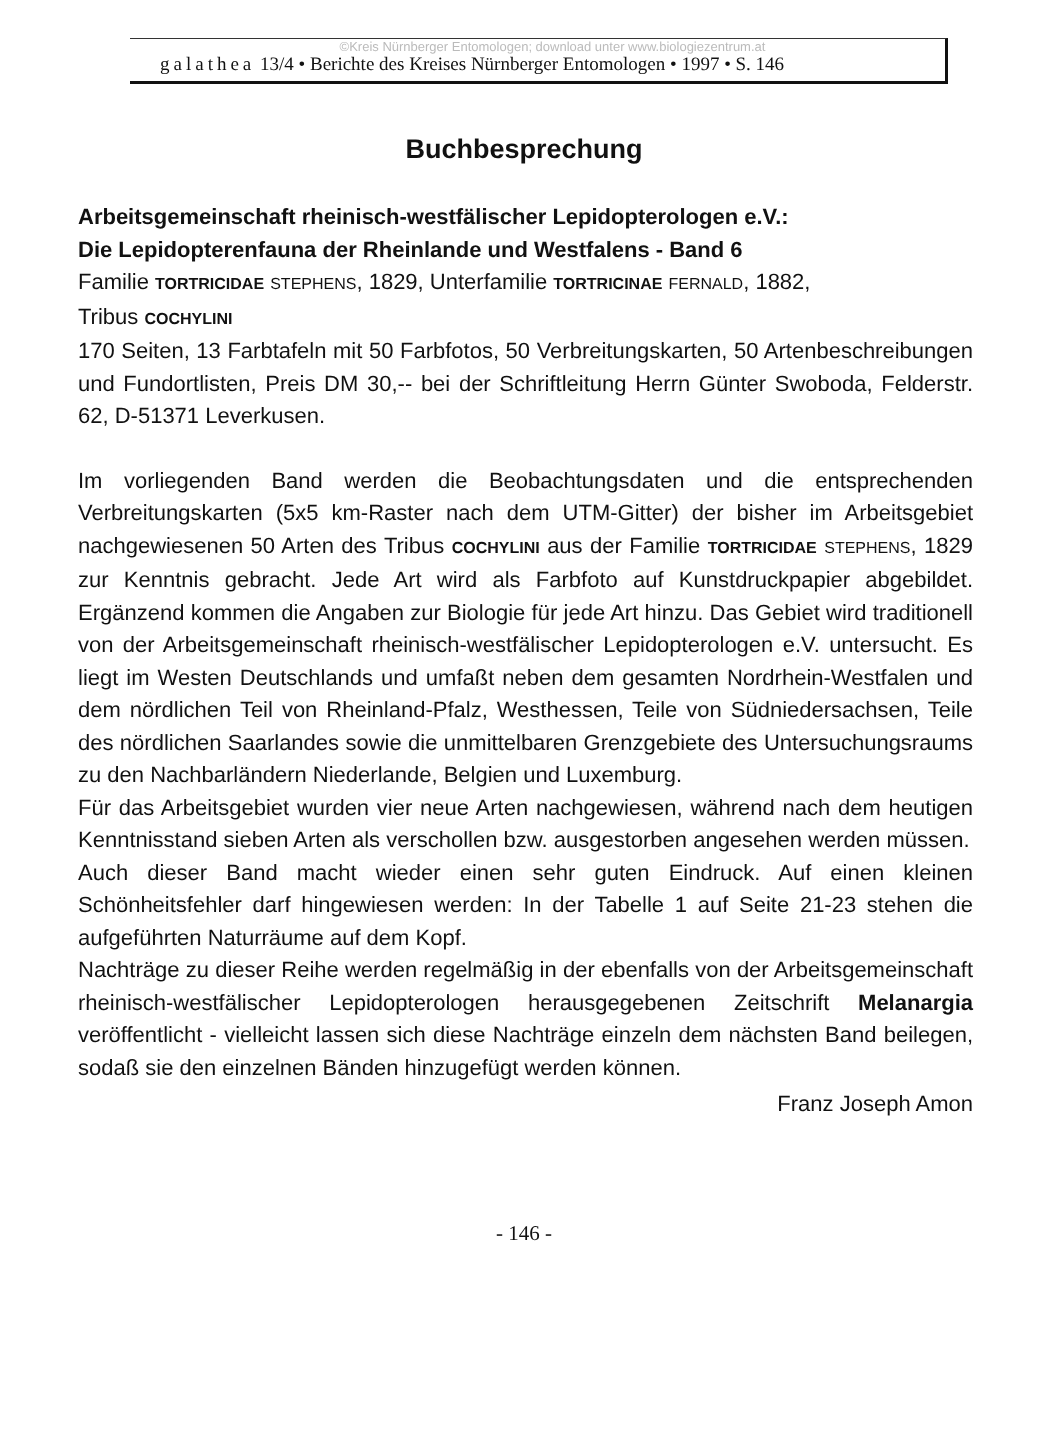©Kreis Nürnberger Entomologen; download unter www.biologiezentrum.at
galathea 13/4 • Berichte des Kreises Nürnberger Entomologen • 1997 • S. 146
Buchbesprechung
Arbeitsgemeinschaft rheinisch-westfälischer Lepidopterologen e.V.:
Die Lepidopterenfauna der Rheinlande und Westfalens - Band 6
Familie TORTRICIDAE STEPHENS, 1829, Unterfamilie TORTRICINAE FERNALD, 1882,
Tribus COCHYLINI
170 Seiten, 13 Farbtafeln mit 50 Farbfotos, 50 Verbreitungskarten, 50 Artenbeschreibungen und Fundortlisten, Preis DM 30,-- bei der Schriftleitung Herrn Günter Swoboda, Felderstr. 62, D-51371 Leverkusen.
Im vorliegenden Band werden die Beobachtungsdaten und die entsprechenden Verbreitungskarten (5x5 km-Raster nach dem UTM-Gitter) der bisher im Arbeitsgebiet nachgewiesenen 50 Arten des Tribus COCHYLINI aus der Familie TORTRICIDAE STEPHENS, 1829 zur Kenntnis gebracht. Jede Art wird als Farbfoto auf Kunstdruckpapier abgebildet. Ergänzend kommen die Angaben zur Biologie für jede Art hinzu. Das Gebiet wird traditionell von der Arbeitsgemeinschaft rheinisch-westfälischer Lepidopterologen e.V. untersucht. Es liegt im Westen Deutschlands und umfaßt neben dem gesamten Nordrhein-Westfalen und dem nördlichen Teil von Rheinland-Pfalz, Westhessen, Teile von Südniedersachsen, Teile des nördlichen Saarlandes sowie die unmittelbaren Grenzgebiete des Untersuchungsraums zu den Nachbarländern Niederlande, Belgien und Luxemburg.
Für das Arbeitsgebiet wurden vier neue Arten nachgewiesen, während nach dem heutigen Kenntnisstand sieben Arten als verschollen bzw. ausgestorben angesehen werden müssen.
Auch dieser Band macht wieder einen sehr guten Eindruck. Auf einen kleinen Schönheitsfehler darf hingewiesen werden: In der Tabelle 1 auf Seite 21-23 stehen die aufgeführten Naturräume auf dem Kopf.
Nachträge zu dieser Reihe werden regelmäßig in der ebenfalls von der Arbeitsgemeinschaft rheinisch-westfälischer Lepidopterologen herausgegebenen Zeitschrift Melanargia veröffentlicht - vielleicht lassen sich diese Nachträge einzeln dem nächsten Band beilegen, sodaß sie den einzelnen Bänden hinzugefügt werden können.
Franz Joseph Amon
- 146 -